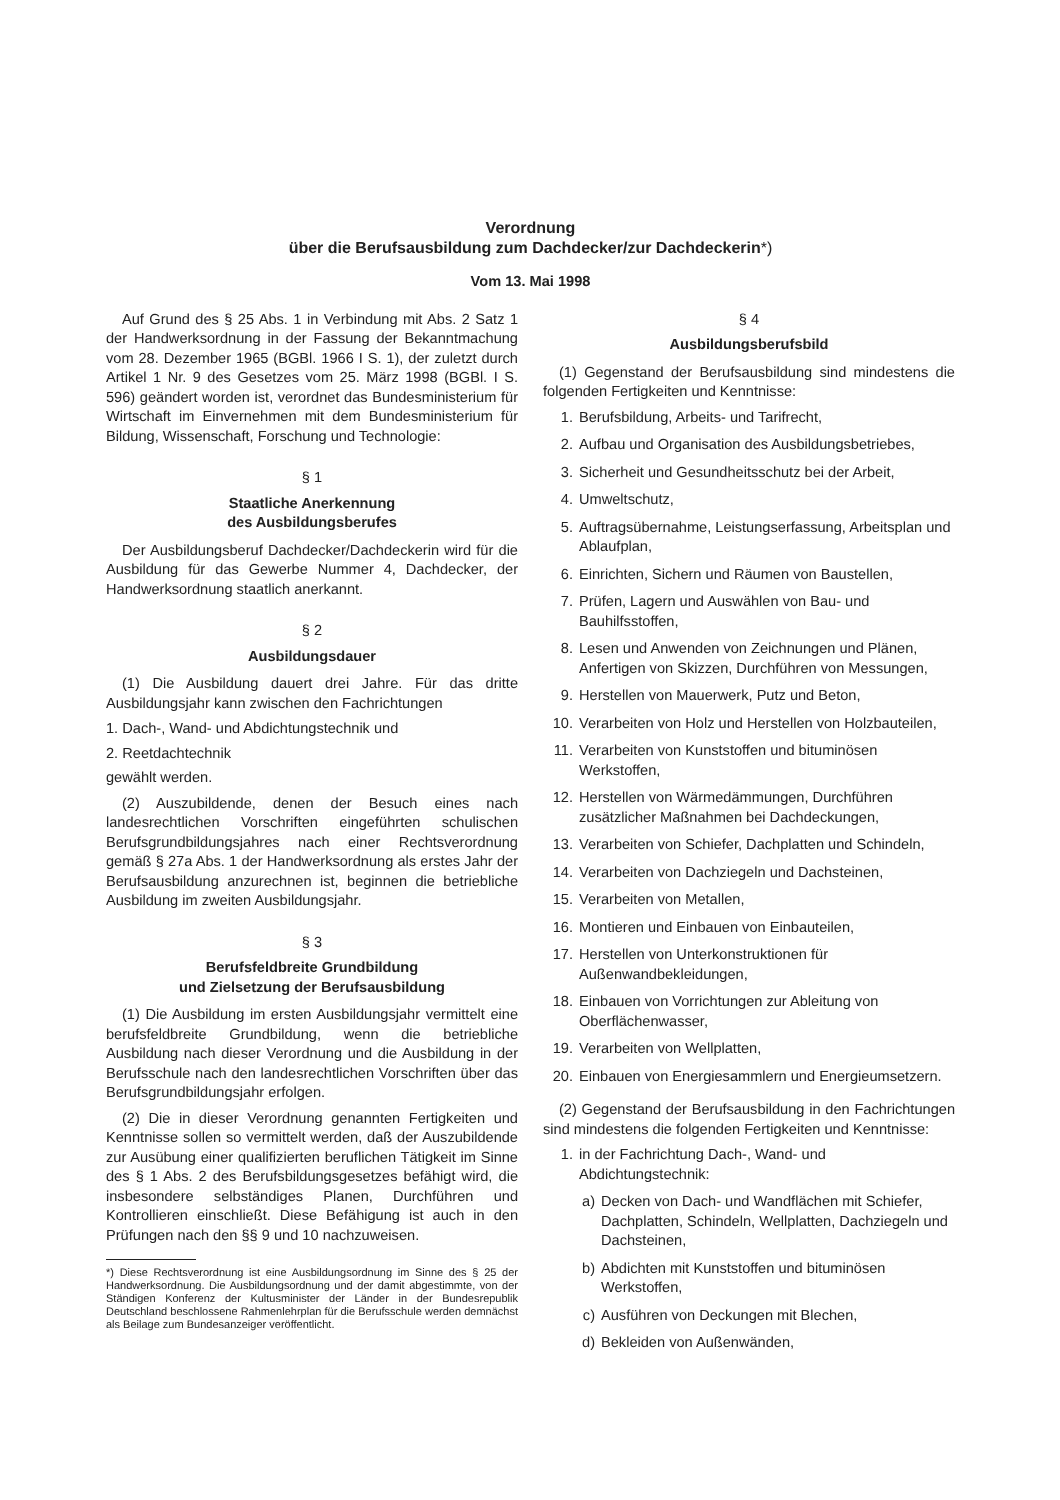Verordnung
über die Berufsausbildung zum Dachdecker/zur Dachdeckerin*)
Vom 13. Mai 1998
Auf Grund des § 25 Abs. 1 in Verbindung mit Abs. 2 Satz 1 der Handwerksordnung in der Fassung der Bekanntmachung vom 28. Dezember 1965 (BGBl. 1966 I S. 1), der zuletzt durch Artikel 1 Nr. 9 des Gesetzes vom 25. März 1998 (BGBl. I S. 596) geändert worden ist, verordnet das Bundesministerium für Wirtschaft im Einvernehmen mit dem Bundesministerium für Bildung, Wissenschaft, Forschung und Technologie:
§ 1
Staatliche Anerkennung
des Ausbildungsberufes
Der Ausbildungsberuf Dachdecker/Dachdeckerin wird für die Ausbildung für das Gewerbe Nummer 4, Dachdecker, der Handwerksordnung staatlich anerkannt.
§ 2
Ausbildungsdauer
(1) Die Ausbildung dauert drei Jahre. Für das dritte Ausbildungsjahr kann zwischen den Fachrichtungen
1. Dach-, Wand- und Abdichtungstechnik und
2. Reetdachtechnik
gewählt werden.
(2) Auszubildende, denen der Besuch eines nach landesrechtlichen Vorschriften eingeführten schulischen Berufsgrundbildungsjahres nach einer Rechtsverordnung gemäß § 27a Abs. 1 der Handwerksordnung als erstes Jahr der Berufsausbildung anzurechnen ist, beginnen die betriebliche Ausbildung im zweiten Ausbildungsjahr.
§ 3
Berufsfeldbreite Grundbildung
und Zielsetzung der Berufsausbildung
(1) Die Ausbildung im ersten Ausbildungsjahr vermittelt eine berufsfeldbreite Grundbildung, wenn die betriebliche Ausbildung nach dieser Verordnung und die Ausbildung in der Berufsschule nach den landesrechtlichen Vorschriften über das Berufsgrundbildungsjahr erfolgen.
(2) Die in dieser Verordnung genannten Fertigkeiten und Kenntnisse sollen so vermittelt werden, daß der Auszubildende zur Ausübung einer qualifizierten beruflichen Tätigkeit im Sinne des § 1 Abs. 2 des Berufsbildungsgesetzes befähigt wird, die insbesondere selbständiges Planen, Durchführen und Kontrollieren einschließt. Diese Befähigung ist auch in den Prüfungen nach den §§ 9 und 10 nachzuweisen.
*) Diese Rechtsverordnung ist eine Ausbildungsordnung im Sinne des § 25 der Handwerksordnung. Die Ausbildungsordnung und der damit abgestimmte, von der Ständigen Konferenz der Kultusminister der Länder in der Bundesrepublik Deutschland beschlossene Rahmenlehrplan für die Berufsschule werden demnächst als Beilage zum Bundesanzeiger veröffentlicht.
§ 4
Ausbildungsberufsbild
(1) Gegenstand der Berufsausbildung sind mindestens die folgenden Fertigkeiten und Kenntnisse:
1. Berufsbildung, Arbeits- und Tarifrecht,
2. Aufbau und Organisation des Ausbildungsbetriebes,
3. Sicherheit und Gesundheitsschutz bei der Arbeit,
4. Umweltschutz,
5. Auftragsübernahme, Leistungserfassung, Arbeitsplan und Ablaufplan,
6. Einrichten, Sichern und Räumen von Baustellen,
7. Prüfen, Lagern und Auswählen von Bau- und Bauhilfsstoffen,
8. Lesen und Anwenden von Zeichnungen und Plänen, Anfertigen von Skizzen, Durchführen von Messungen,
9. Herstellen von Mauerwerk, Putz und Beton,
10. Verarbeiten von Holz und Herstellen von Holzbauteilen,
11. Verarbeiten von Kunststoffen und bituminösen Werkstoffen,
12. Herstellen von Wärmedämmungen, Durchführen zusätzlicher Maßnahmen bei Dachdeckungen,
13. Verarbeiten von Schiefer, Dachplatten und Schindeln,
14. Verarbeiten von Dachziegeln und Dachsteinen,
15. Verarbeiten von Metallen,
16. Montieren und Einbauen von Einbauteilen,
17. Herstellen von Unterkonstruktionen für Außenwandbekleidungen,
18. Einbauen von Vorrichtungen zur Ableitung von Oberflächenwasser,
19. Verarbeiten von Wellplatten,
20. Einbauen von Energiesammlern und Energieumsetzern.
(2) Gegenstand der Berufsausbildung in den Fachrichtungen sind mindestens die folgenden Fertigkeiten und Kenntnisse:
1. in der Fachrichtung Dach-, Wand- und Abdichtungstechnik:
a) Decken von Dach- und Wandflächen mit Schiefer, Dachplatten, Schindeln, Wellplatten, Dachziegeln und Dachsteinen,
b) Abdichten mit Kunststoffen und bituminösen Werkstoffen,
c) Ausführen von Deckungen mit Blechen,
d) Bekleiden von Außenwänden,